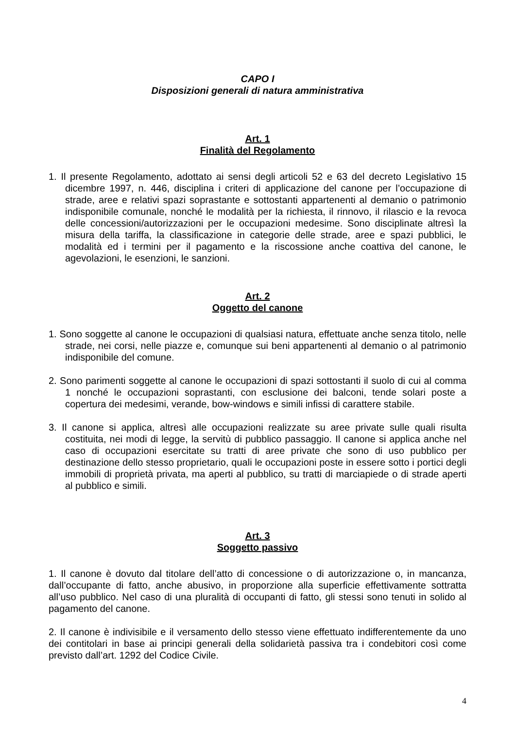CAPO I
Disposizioni generali di natura amministrativa
Art. 1
Finalità del Regolamento
1. Il presente Regolamento, adottato ai sensi degli articoli 52 e 63 del decreto Legislativo 15 dicembre 1997, n. 446, disciplina i criteri di applicazione del canone per l’occupazione di strade, aree e relativi spazi soprastante e sottostanti appartenenti al demanio o patrimonio indisponibile comunale, nonché le modalità per la richiesta, il rinnovo, il rilascio e la revoca delle concessioni/autorizzazioni per le occupazioni medesime. Sono disciplinate altresì la misura della tariffa, la classificazione in categorie delle strade, aree e spazi pubblici, le modalità ed i termini per il pagamento e la riscossione anche coattiva del canone, le agevolazioni, le esenzioni, le sanzioni.
Art. 2
Oggetto del canone
1. Sono soggette al canone le occupazioni di qualsiasi natura, effettuate anche senza titolo, nelle strade, nei corsi, nelle piazze e, comunque sui beni appartenenti al demanio o al patrimonio indisponibile del comune.
2. Sono parimenti soggette al canone le occupazioni di spazi sottostanti il suolo di cui al comma 1 nonché le occupazioni soprastanti, con esclusione dei balconi, tende solari poste a copertura dei medesimi, verande, bow-windows e simili infissi di carattere stabile.
3. Il canone si applica, altresì alle occupazioni realizzate su aree private sulle quali risulta costituita, nei modi di legge, la servitù di pubblico passaggio. Il canone si applica anche nel caso di occupazioni esercitate su tratti di aree private che sono di uso pubblico per destinazione dello stesso proprietario, quali le occupazioni poste in essere sotto i portici degli immobili di proprietà privata, ma aperti al pubblico, su tratti di marciapiede o di strade aperti al pubblico e simili.
Art. 3
Soggetto passivo
1. Il canone è dovuto dal titolare dell’atto di concessione o di autorizzazione o, in mancanza, dall’occupante di fatto, anche abusivo, in proporzione alla superficie effettivamente sottratta all’uso pubblico. Nel caso di una pluralità di occupanti di fatto, gli stessi sono tenuti in solido al pagamento del canone.
2. Il canone è indivisibile e il versamento dello stesso viene effettuato indifferentemente da uno dei contitolari in base ai principi generali della solidarietà passiva tra i condebitori così come previsto dall’art. 1292 del Codice Civile.
4